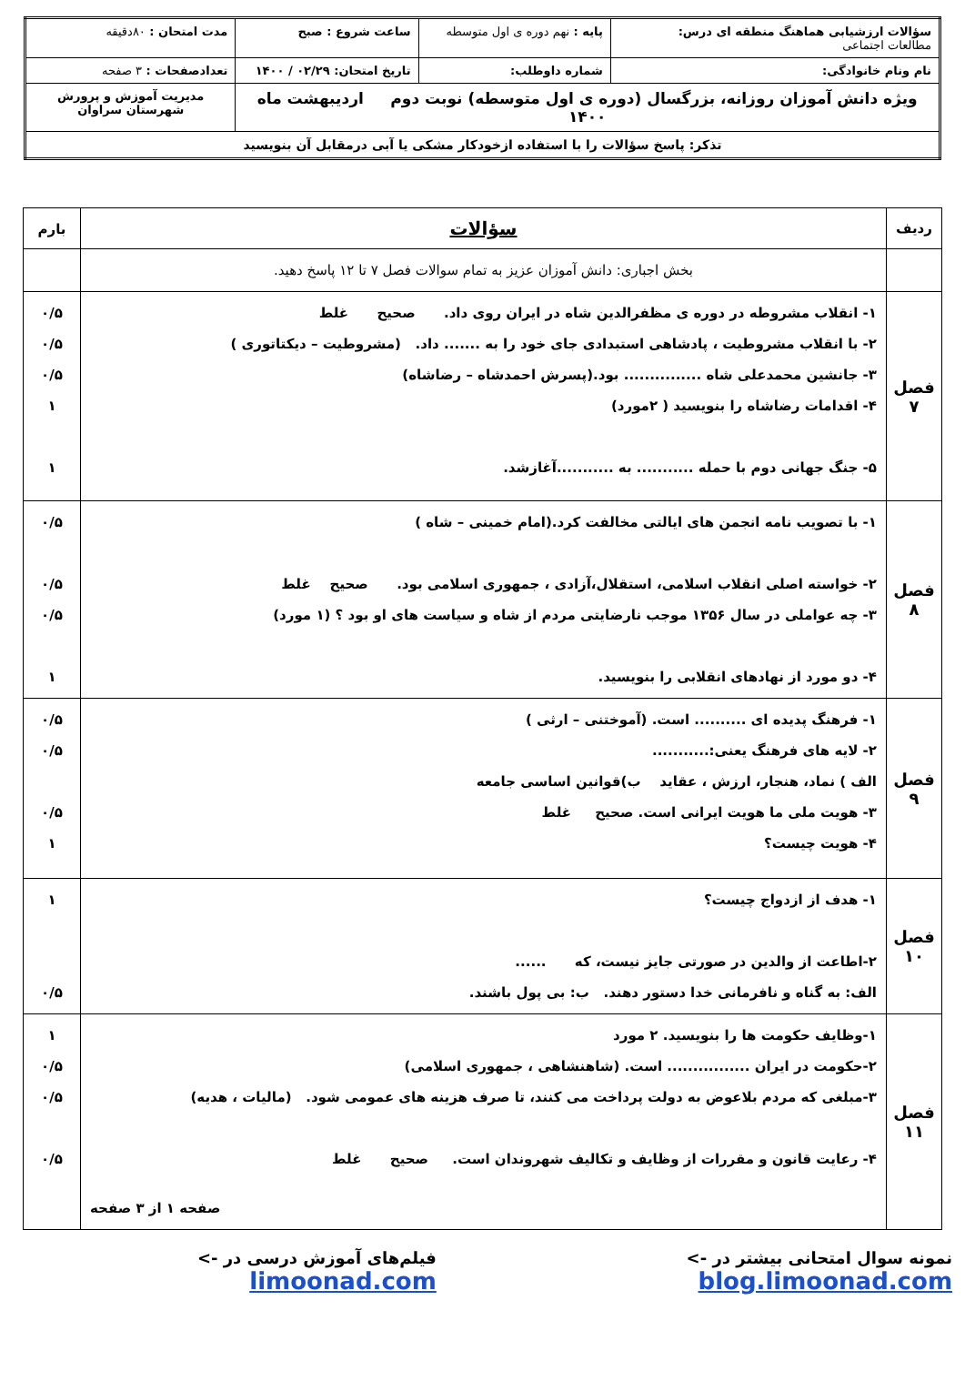| سؤالات ارزشیابی هماهنگ منطقه ای درس: مطالعات اجتماعی | پایه : نهم دوره ی اول متوسطه | ساعت شروع : صبح | مدت امتحان : ۸۰دقیقه |
| نام ونام خانوادگی: | شماره داوطلب: | تاریخ امتحان: ۰۲/۲۹ / ۱۴۰۰ | تعدادصفحات : ۳ صفحه |
| ویژه دانش آموزان روزانه، بزرگسال (دوره ی اول متوسطه) نوبت دوم اردیبهشت ماه ۱۴۰۰ | | | مدیریت آموزش و پرورش شهرستان سراوان |
| تذکر: پاسخ سؤالات را با استفاده ازخودکار مشکی یا آبی درمقابل آن بنویسید | | | |
| ردیف | سؤالات | بارم |
| --- | --- | --- |
| | بخش اجباری: دانش آموزان عزیز به تمام سوالات فصل ۷ تا ۱۲ پاسخ دهید. | |
| فصل ۷ | ۱- انقلاب مشروطه در دوره ی مظفرالدین شاه در ایران روی داد. صحیح غلط ۲- با انقلاب مشروطیت ، پادشاهی استبدادی جای خود را به ....... داد. (مشروطیت – دیکتاتوری ) ۳- جانشین محمدعلی شاه ............... بود.(پسرش احمدشاه – رضاشاه) ۴- اقدامات رضاشاه را بنویسید ( ۲مورد) ۵- جنگ جهانی دوم با حمله ........... به ...........آغازشد. | ۰/۵ ۰/۵ ۰/۵ ۱ ۱ |
| فصل ۸ | ۱- با تصویب نامه انجمن های ایالتی مخالفت کرد.(امام خمینی – شاه ) ۲- خواسته اصلی انقلاب اسلامی، استقلال،آزادی ، جمهوری اسلامی بود. صحیح غلط ۳- چه عواملی در سال ۱۳۵۶ موجب نارضایتی مردم از شاه و سیاست های او بود ؟ (۱ مورد) ۴- دو مورد از نهادهای انقلابی را بنویسید. | ۰/۵ ۰/۵ ۰/۵ ۱ |
| فصل ۹ | ۱- فرهنگ پدیده ای .......... است. (آموختنی – ارثی ) ۲- لایه های فرهنگ یعنی:........... الف ) نماد، هنجار، ارزش ، عقاید ب)قوانین اساسی جامعه ۳- هویت ملی ما هویت ایرانی است. صحیح غلط ۴- هویت چیست؟ | ۰/۵ ۰/۵ ۰/۵ ۱ |
| فصل ۱۰ | ۱- هدف از ازدواج چیست؟ ۲-اطاعت از والدین در صورتی جایز نیست، که ...... الف: به گناه و نافرمانی خدا دستور دهند. ب: بی پول باشند. | ۱ ۰/۵ |
| فصل ۱۱ | ۱-وظایف حکومت ها را بنویسید. ۲ مورد ۲-حکومت در ایران ................ است. (شاهنشاهی ، جمهوری اسلامی) ۳-مبلغی که مردم بلاعوض به دولت پرداخت می کنند، تا صرف هزینه های عمومی شود. (مالیات ، هدیه) ۴- رعایت قانون و مقررات از وظایف و تکالیف شهروندان است. صحیح غلط صفحه ۱ از ۳ صفحه | ۱ ۰/۵ ۰/۵ ۰/۵ |
نمونه سوال امتحانی بیشتر در -> blog.limoonad.com فیلم‌های آموزش درسی در -> limoonad.com